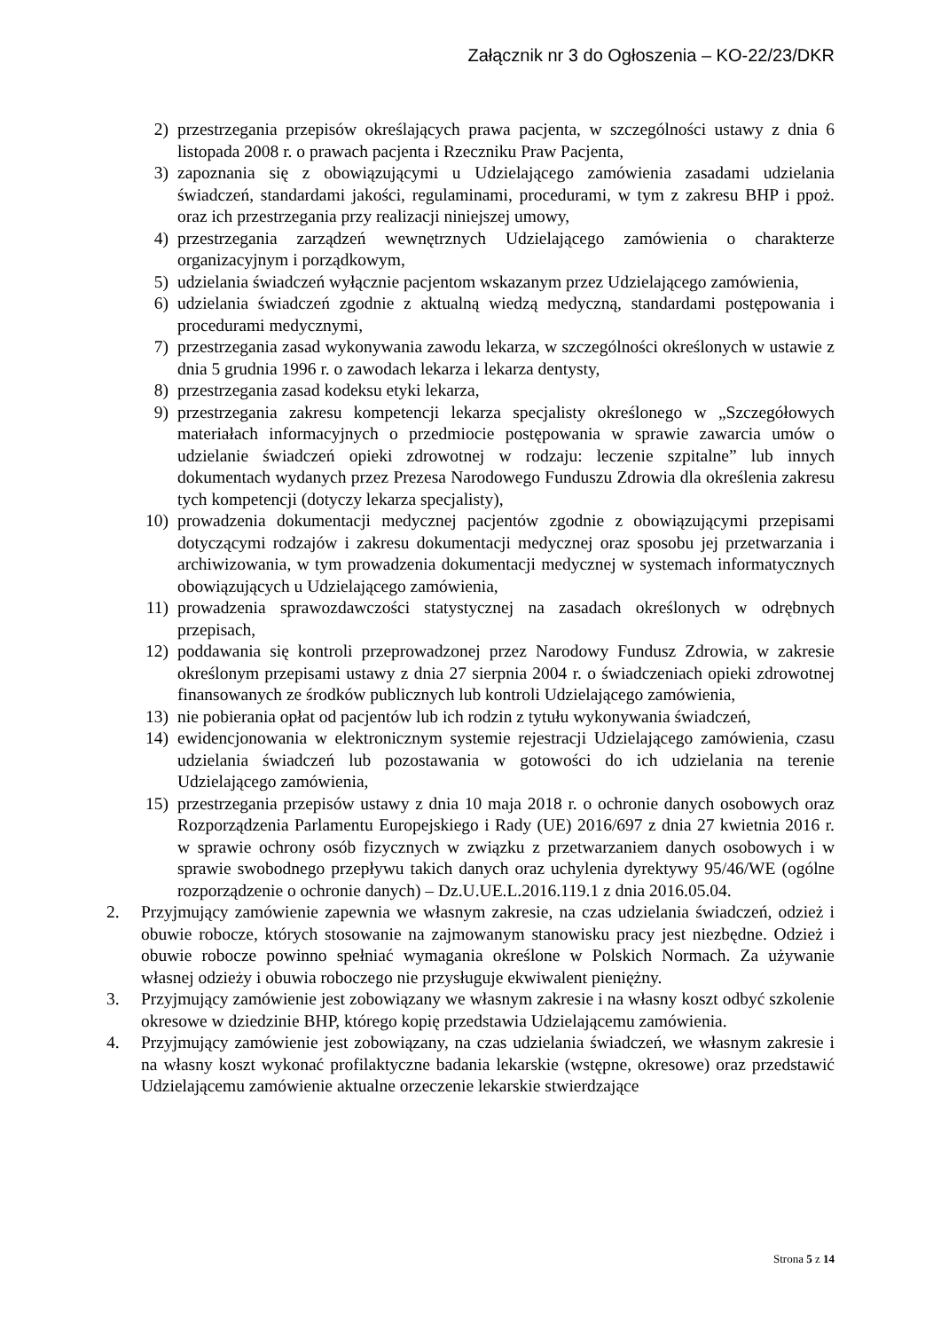Załącznik nr 3 do Ogłoszenia – KO-22/23/DKR
2) przestrzegania przepisów określających prawa pacjenta, w szczególności ustawy z dnia 6 listopada 2008 r. o prawach pacjenta i Rzeczniku Praw Pacjenta,
3) zapoznania się z obowiązującymi u Udzielającego zamówienia zasadami udzielania świadczeń, standardami jakości, regulaminami, procedurami, w tym z zakresu BHP i ppoż. oraz ich przestrzegania przy realizacji niniejszej umowy,
4) przestrzegania zarządzeń wewnętrznych Udzielającego zamówienia o charakterze organizacyjnym i porządkowym,
5) udzielania świadczeń wyłącznie pacjentom wskazanym przez Udzielającego zamówienia,
6) udzielania świadczeń zgodnie z aktualną wiedzą medyczną, standardami postępowania i procedurami medycznymi,
7) przestrzegania zasad wykonywania zawodu lekarza, w szczególności określonych w ustawie z dnia 5 grudnia 1996 r. o zawodach lekarza i lekarza dentysty,
8) przestrzegania zasad kodeksu etyki lekarza,
9) przestrzegania zakresu kompetencji lekarza specjalisty określonego w „Szczegółowych materiałach informacyjnych o przedmiocie postępowania w sprawie zawarcia umów o udzielanie świadczeń opieki zdrowotnej w rodzaju: leczenie szpitalne” lub innych dokumentach wydanych przez Prezesa Narodowego Funduszu Zdrowia dla określenia zakresu tych kompetencji (dotyczy lekarza specjalisty),
10) prowadzenia dokumentacji medycznej pacjentów zgodnie z obowiązującymi przepisami dotyczącymi rodzajów i zakresu dokumentacji medycznej oraz sposobu jej przetwarzania i archiwizowania, w tym prowadzenia dokumentacji medycznej w systemach informatycznych obowiązujących u Udzielającego zamówienia,
11) prowadzenia sprawozdawczości statystycznej na zasadach określonych w odrębnych przepisach,
12) poddawania się kontroli przeprowadzonej przez Narodowy Fundusz Zdrowia, w zakresie określonym przepisami ustawy z dnia 27 sierpnia 2004 r. o świadczeniach opieki zdrowotnej finansowanych ze środków publicznych lub kontroli Udzielającego zamówienia,
13) nie pobierania opłat od pacjentów lub ich rodzin z tytułu wykonywania świadczeń,
14) ewidencjonowania w elektronicznym systemie rejestracji Udzielającego zamówienia, czasu udzielania świadczeń lub pozostawania w gotowości do ich udzielania na terenie Udzielającego zamówienia,
15) przestrzegania przepisów ustawy z dnia 10 maja 2018 r. o ochronie danych osobowych oraz Rozporządzenia Parlamentu Europejskiego i Rady (UE) 2016/697 z dnia 27 kwietnia 2016 r. w sprawie ochrony osób fizycznych w związku z przetwarzaniem danych osobowych i w sprawie swobodnego przepływu takich danych oraz uchylenia dyrektywy 95/46/WE (ogólne rozporządzenie o ochronie danych) – Dz.U.UE.L.2016.119.1 z dnia 2016.05.04.
2. Przyjmujący zamówienie zapewnia we własnym zakresie, na czas udzielania świadczeń, odzież i obuwie robocze, których stosowanie na zajmowanym stanowisku pracy jest niezbędne. Odzież i obuwie robocze powinno spełniać wymagania określone w Polskich Normach. Za używanie własnej odzieży i obuwia roboczego nie przysługuje ekwiwalent pieniężny.
3. Przyjmujący zamówienie jest zobowiązany we własnym zakresie i na własny koszt odbyć szkolenie okresowe w dziedzinie BHP, którego kopię przedstawia Udzielającemu zamówienia.
4. Przyjmujący zamówienie jest zobowiązany, na czas udzielania świadczeń, we własnym zakresie i na własny koszt wykonać profilaktyczne badania lekarskie (wstępne, okresowe) oraz przedstawić Udzielającemu zamówienie aktualne orzeczenie lekarskie stwierdzające
Strona 5 z 14